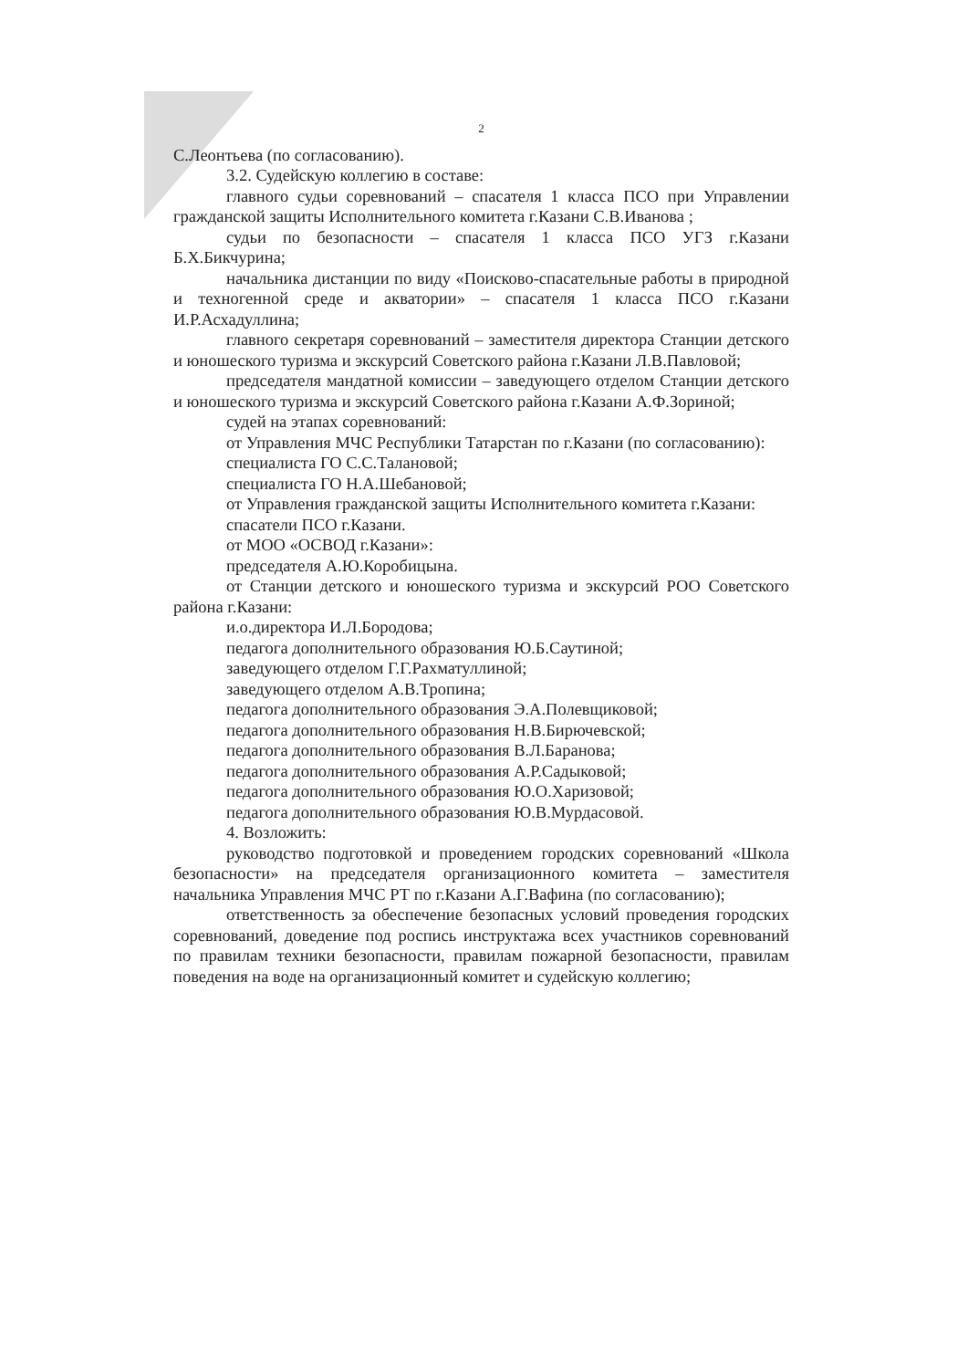2
С.Леонтьева (по согласованию).
3.2. Судейскую коллегию в составе:
главного судьи соревнований – спасателя 1 класса ПСО при Управлении гражданской защиты Исполнительного комитета г.Казани С.В.Иванова ;
судьи по безопасности – спасателя 1 класса ПСО УГЗ г.Казани Б.Х.Бикчурина;
начальника дистанции по виду «Поисково-спасательные работы в природной и техногенной среде и акватории» – спасателя 1 класса ПСО г.Казани И.Р.Асхадуллина;
главного секретаря соревнований – заместителя директора Станции детского и юношеского туризма и экскурсий Советского района г.Казани Л.В.Павловой;
председателя мандатной комиссии – заведующего отделом Станции детского и юношеского туризма и экскурсий Советского района г.Казани А.Ф.Зориной;
судей на этапах соревнований:
от Управления МЧС Республики Татарстан по г.Казани (по согласованию):
специалиста ГО С.С.Талановой;
специалиста ГО Н.А.Шебановой;
от Управления гражданской защиты Исполнительного комитета г.Казани:
спасатели ПСО г.Казани.
от МОО «ОСВОД г.Казани»:
председателя А.Ю.Коробицына.
от Станции детского и юношеского туризма и экскурсий РОО Советского района г.Казани:
и.о.директора И.Л.Бородова;
педагога дополнительного образования Ю.Б.Саутиной;
заведующего отделом Г.Г.Рахматуллиной;
заведующего отделом А.В.Тропина;
педагога дополнительного образования Э.А.Полевщиковой;
педагога дополнительного образования Н.В.Бирючевской;
педагога дополнительного образования В.Л.Баранова;
педагога дополнительного образования А.Р.Садыковой;
педагога дополнительного образования Ю.О.Харизовой;
педагога дополнительного образования Ю.В.Мурдасовой.
4. Возложить:
руководство подготовкой и проведением городских соревнований «Школа безопасности» на председателя организационного комитета – заместителя начальника Управления МЧС РТ по г.Казани А.Г.Вафина (по согласованию);
ответственность за обеспечение безопасных условий проведения городских соревнований, доведение под роспись инструктажа всех участников соревнований по правилам техники безопасности, правилам пожарной безопасности, правилам поведения на воде на организационный комитет и судейскую коллегию;